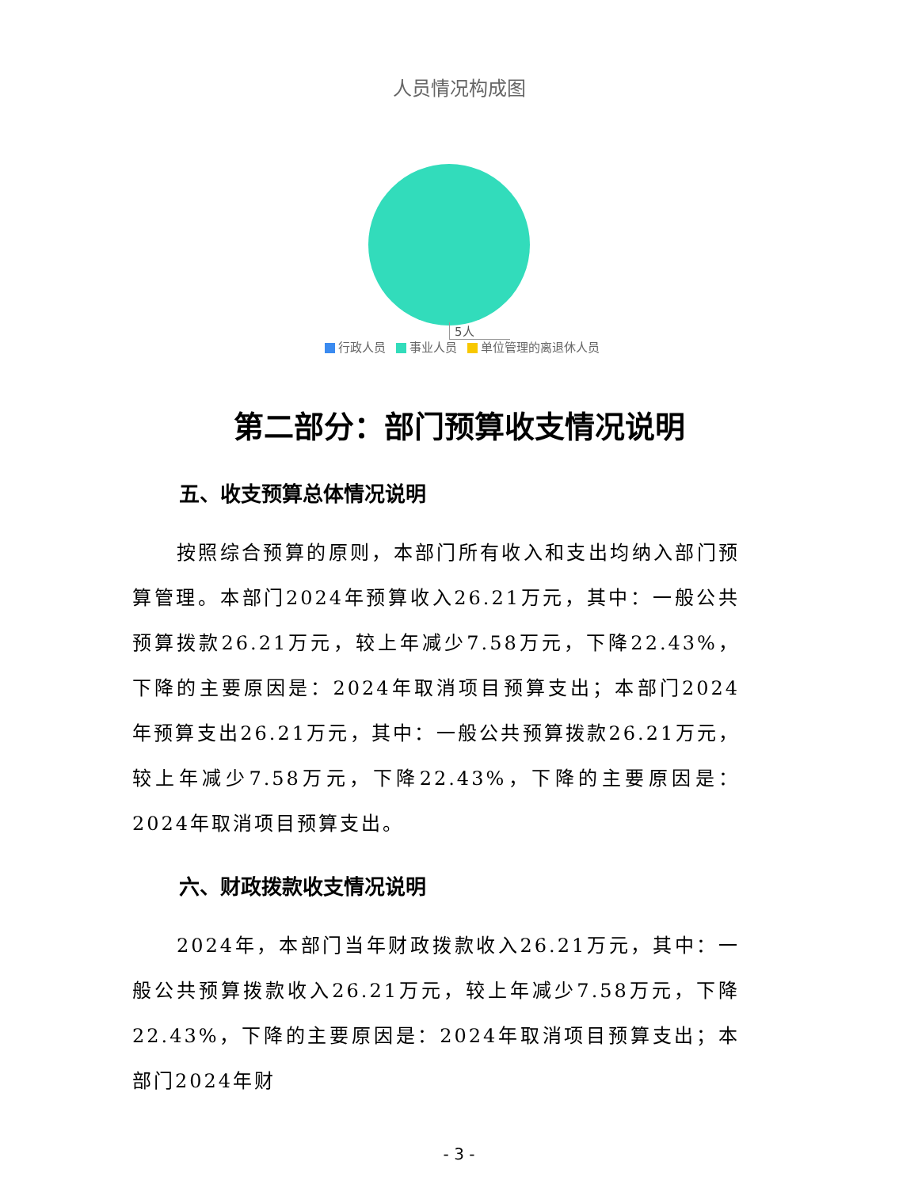人员情况构成图
5人
行政人员 事业人员 单位管理的离退休人员
第二部分：部门预算收支情况说明
五、收支预算总体情况说明
按照综合预算的原则，本部门所有收入和支出均纳入部门预算管理。本部门2024年预算收入26.21万元，其中：一般公共预算拨款26.21万元，较上年减少7.58万元，下降22.43%，下降的主要原因是：2024年取消项目预算支出；本部门2024年预算支出26.21万元，其中：一般公共预算拨款26.21万元，较上年减少7.58万元，下降22.43%，下降的主要原因是：2024年取消项目预算支出。
六、财政拨款收支情况说明
2024年，本部门当年财政拨款收入26.21万元，其中：一般公共预算拨款收入26.21万元，较上年减少7.58万元，下降22.43%，下降的主要原因是：2024年取消项目预算支出；本部门2024年财
- 3 -